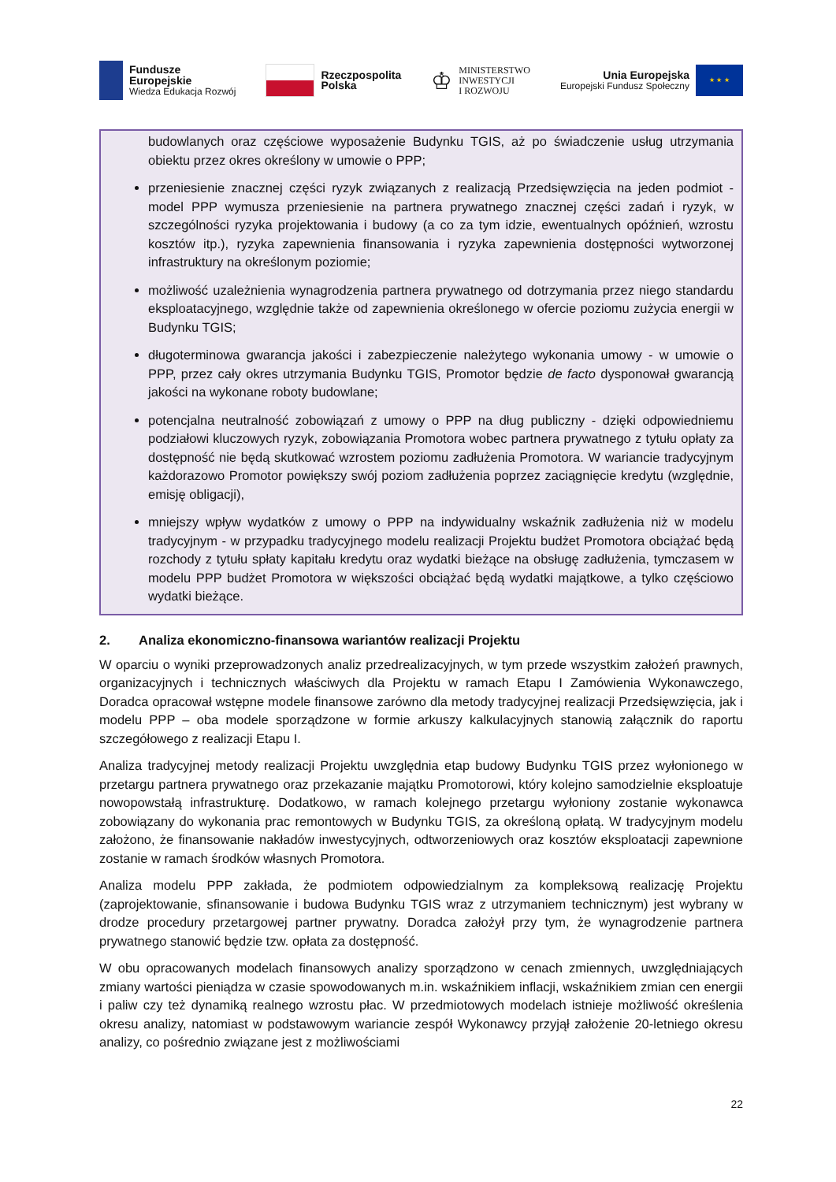Fundusze
Europejskie
Wiedza Edukacja Rozwój
Rzeczpospolita
Polska
♔ MINISTERSTWO
INWESTYCJI
I ROZWOJU
Unia Europejska
Europejski Fundusz Społeczny
★ ★ ★
budowlanych oraz częściowe wyposażenie Budynku TGIS, aż po świadczenie usług utrzymania obiektu przez okres określony w umowie o PPP;
przeniesienie znacznej części ryzyk związanych z realizacją Przedsięwzięcia na jeden podmiot - model PPP wymusza przeniesienie na partnera prywatnego znacznej części zadań i ryzyk, w szczególności ryzyka projektowania i budowy (a co za tym idzie, ewentualnych opóźnień, wzrostu kosztów itp.), ryzyka zapewnienia finansowania i ryzyka zapewnienia dostępności wytworzonej infrastruktury na określonym poziomie;
możliwość uzależnienia wynagrodzenia partnera prywatnego od dotrzymania przez niego standardu eksploatacyjnego, względnie także od zapewnienia określonego w ofercie poziomu zużycia energii w Budynku TGIS;
długoterminowa gwarancja jakości i zabezpieczenie należytego wykonania umowy - w umowie o PPP, przez cały okres utrzymania Budynku TGIS, Promotor będzie de facto dysponował gwarancją jakości na wykonane roboty budowlane;
potencjalna neutralność zobowiązań z umowy o PPP na dług publiczny - dzięki odpowiedniemu podziałowi kluczowych ryzyk, zobowiązania Promotora wobec partnera prywatnego z tytułu opłaty za dostępność nie będą skutkować wzrostem poziomu zadłużenia Promotora. W wariancie tradycyjnym każdorazowo Promotor powiększy swój poziom zadłużenia poprzez zaciągnięcie kredytu (względnie, emisję obligacji),
mniejszy wpływ wydatków z umowy o PPP na indywidualny wskaźnik zadłużenia niż w modelu tradycyjnym - w przypadku tradycyjnego modelu realizacji Projektu budżet Promotora obciążać będą rozchody z tytułu spłaty kapitału kredytu oraz wydatki bieżące na obsługę zadłużenia, tymczasem w modelu PPP budżet Promotora w większości obciążać będą wydatki majątkowe, a tylko częściowo wydatki bieżące.
2. Analiza ekonomiczno-finansowa wariantów realizacji Projektu
W oparciu o wyniki przeprowadzonych analiz przedrealizacyjnych, w tym przede wszystkim założeń prawnych, organizacyjnych i technicznych właściwych dla Projektu w ramach Etapu I Zamówienia Wykonawczego, Doradca opracował wstępne modele finansowe zarówno dla metody tradycyjnej realizacji Przedsięwzięcia, jak i modelu PPP – oba modele sporządzone w formie arkuszy kalkulacyjnych stanowią załącznik do raportu szczegółowego z realizacji Etapu I.
Analiza tradycyjnej metody realizacji Projektu uwzględnia etap budowy Budynku TGIS przez wyłonionego w przetargu partnera prywatnego oraz przekazanie majątku Promotorowi, który kolejno samodzielnie eksploatuje nowopowstałą infrastrukturę. Dodatkowo, w ramach kolejnego przetargu wyłoniony zostanie wykonawca zobowiązany do wykonania prac remontowych w Budynku TGIS, za określoną opłatą. W tradycyjnym modelu założono, że finansowanie nakładów inwestycyjnych, odtworzeniowych oraz kosztów eksploatacji zapewnione zostanie w ramach środków własnych Promotora.
Analiza modelu PPP zakłada, że podmiotem odpowiedzialnym za kompleksową realizację Projektu (zaprojektowanie, sfinansowanie i budowa Budynku TGIS wraz z utrzymaniem technicznym) jest wybrany w drodze procedury przetargowej partner prywatny. Doradca założył przy tym, że wynagrodzenie partnera prywatnego stanowić będzie tzw. opłata za dostępność.
W obu opracowanych modelach finansowych analizy sporządzono w cenach zmiennych, uwzględniających zmiany wartości pieniądza w czasie spowodowanych m.in. wskaźnikiem inflacji, wskaźnikiem zmian cen energii i paliw czy też dynamiką realnego wzrostu płac. W przedmiotowych modelach istnieje możliwość określenia okresu analizy, natomiast w podstawowym wariancie zespół Wykonawcy przyjął założenie 20-letniego okresu analizy, co pośrednio związane jest z możliwościami
22